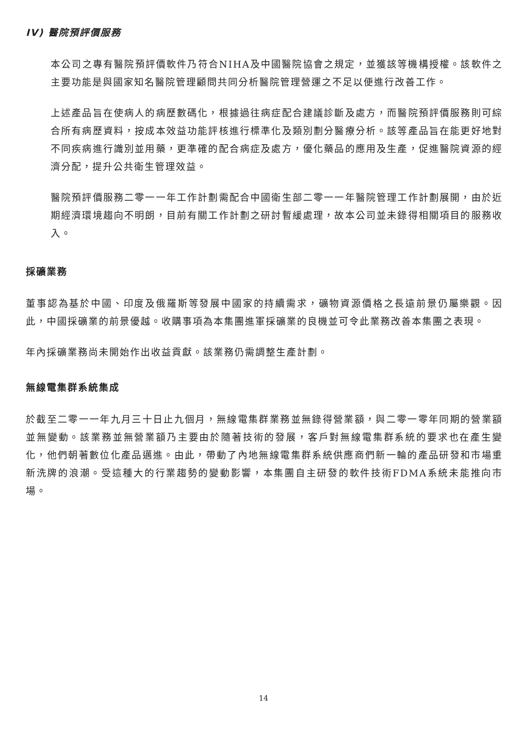IV) 醫院預評價服務
本公司之專有醫院預評價軟件乃符合NIHA及中國醫院協會之規定，並獲該等機構授權。該軟件之主要功能是與國家知名醫院管理顧問共同分析醫院管理營運之不足以便進行改善工作。
上述產品旨在使病人的病歷數碼化，根據過往病症配合建議診斷及處方，而醫院預評價服務則可綜合所有病歷資料，按成本效益功能評核進行標準化及類別劃分醫療分析。該等產品旨在能更好地對不同疾病進行識別並用藥，更準確的配合病症及處方，優化藥品的應用及生產，促進醫院資源的經濟分配，提升公共衛生管理效益。
醫院預評價服務二零一一年工作計劃需配合中國衛生部二零一一年醫院管理工作計劃展開，由於近期經濟環境趨向不明朗，目前有關工作計劃之研討暫緩處理，故本公司並未錄得相關項目的服務收入。
採礦業務
董事認為基於中國、印度及俄羅斯等發展中國家的持續需求，礦物資源價格之長遠前景仍屬樂觀。因此，中國採礦業的前景優越。收購事項為本集團進軍採礦業的良機並可令此業務改善本集團之表現。
年內採礦業務尚未開始作出收益貢獻。該業務仍需調整生產計劃。
無線電集群系統集成
於截至二零一一年九月三十日止九個月，無線電集群業務並無錄得營業額，與二零一零年同期的營業額並無變動。該業務並無營業額乃主要由於隨著技術的發展，客戶對無線電集群系統的要求也在產生變化，他們朝著數位化產品邁進。由此，帶動了內地無線電集群系統供應商們新一輪的產品研發和市場重新洗牌的浪潮。受這種大的行業趨勢的變動影響，本集團自主研發的軟件技術FDMA系統未能推向市場。
14